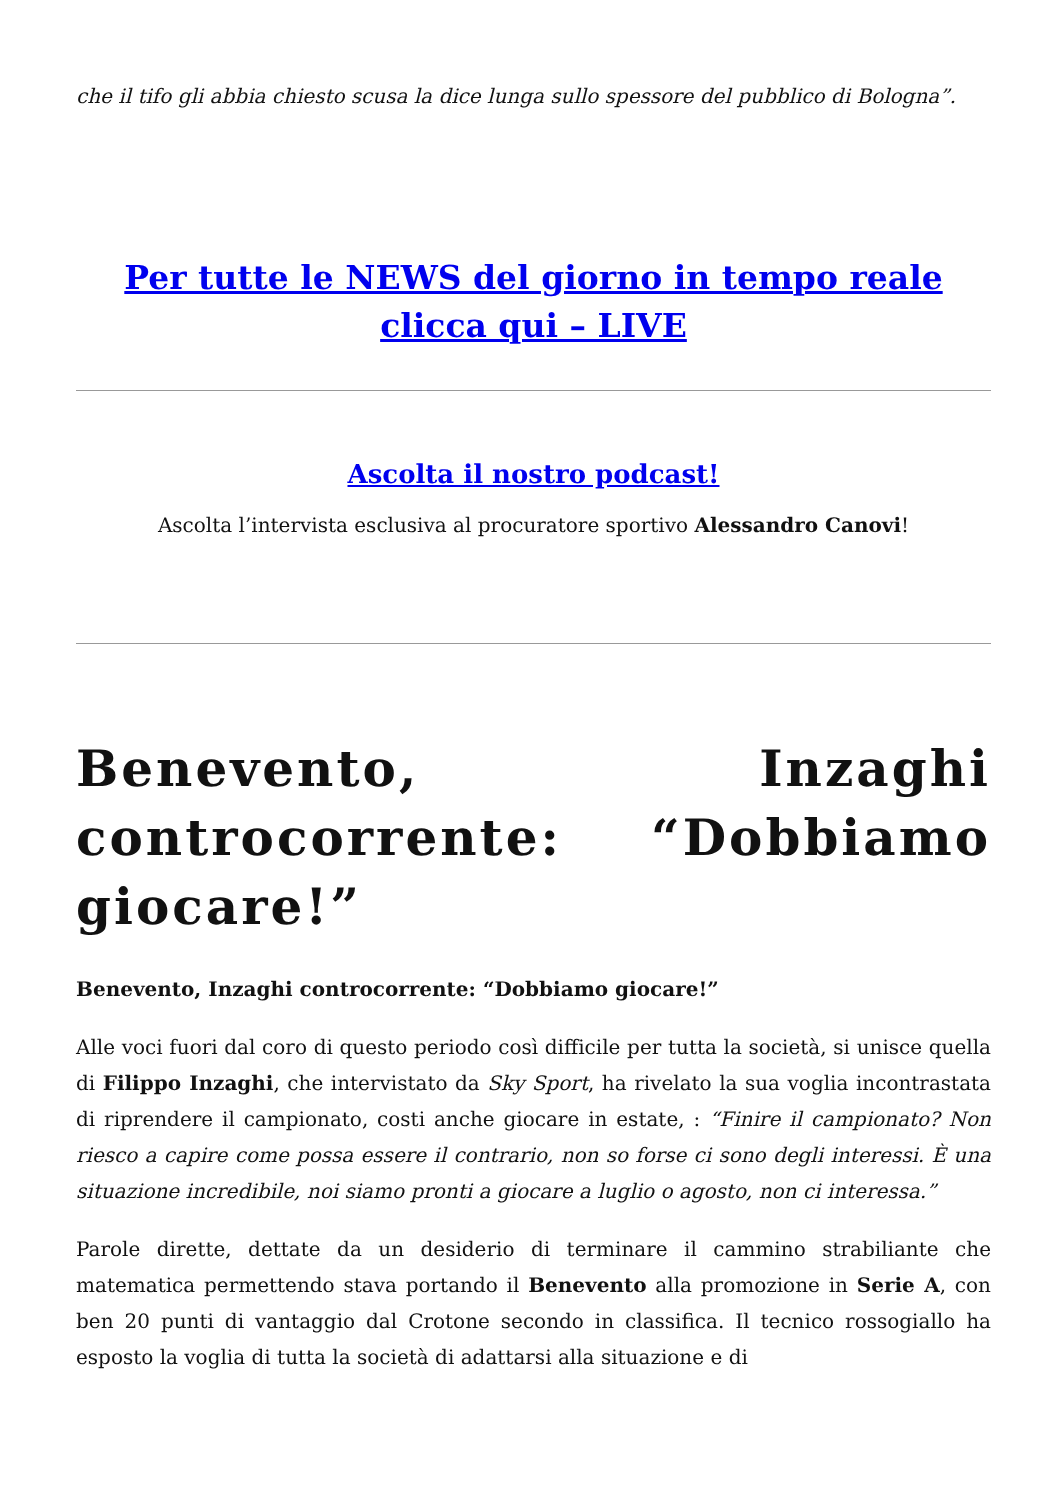che il tifo gli abbia chiesto scusa la dice lunga sullo spessore del pubblico di Bologna”.
Per tutte le NEWS del giorno in tempo reale clicca qui – LIVE
Ascolta il nostro podcast!
Ascolta l’intervista esclusiva al procuratore sportivo Alessandro Canovi!
Benevento, Inzaghi controcorrente: “Dobbiamo giocare!”
Benevento, Inzaghi controcorrente: “Dobbiamo giocare!”
Alle voci fuori dal coro di questo periodo così difficile per tutta la società, si unisce quella di Filippo Inzaghi, che intervistato da Sky Sport, ha rivelato la sua voglia incontrastata di riprendere il campionato, costi anche giocare in estate, : “Finire il campionato? Non riesco a capire come possa essere il contrario, non so forse ci sono degli interessi. È una situazione incredibile, noi siamo pronti a giocare a luglio o agosto, non ci interessa.”
Parole dirette, dettate da un desiderio di terminare il cammino strabiliante che matematica permettendo stava portando il Benevento alla promozione in Serie A, con ben 20 punti di vantaggio dal Crotone secondo in classifica. Il tecnico rossogiallo ha esposto la voglia di tutta la società di adattarsi alla situazione e di